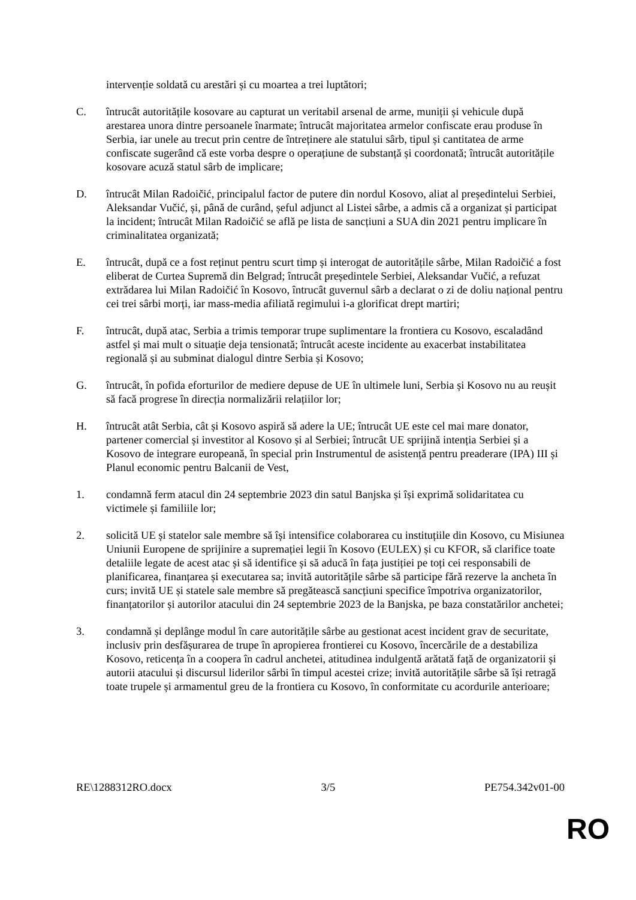intervenție soldată cu arestări și cu moartea a trei luptători;
C. întrucât autoritățile kosovare au capturat un veritabil arsenal de arme, muniții și vehicule după arestarea unora dintre persoanele înarmate; întrucât majoritatea armelor confiscate erau produse în Serbia, iar unele au trecut prin centre de întreținere ale statului sârb, tipul și cantitatea de arme confiscate sugerând că este vorba despre o operațiune de substanță și coordonată; întrucât autoritățile kosovare acuză statul sârb de implicare;
D. întrucât Milan Radoičić, principalul factor de putere din nordul Kosovo, aliat al președintelui Serbiei, Aleksandar Vučić, și, până de curând, șeful adjunct al Listei sârbe, a admis că a organizat și participat la incident; întrucât Milan Radoičić se află pe lista de sancțiuni a SUA din 2021 pentru implicare în criminalitatea organizată;
E. întrucât, după ce a fost reținut pentru scurt timp și interogat de autoritățile sârbe, Milan Radoičić a fost eliberat de Curtea Supremă din Belgrad; întrucât președintele Serbiei, Aleksandar Vučić, a refuzat extrădarea lui Milan Radoičić în Kosovo, întrucât guvernul sârb a declarat o zi de doliu național pentru cei trei sârbi morți, iar mass-media afiliată regimului i-a glorificat drept martiri;
F. întrucât, după atac, Serbia a trimis temporar trupe suplimentare la frontiera cu Kosovo, escaladând astfel și mai mult o situație deja tensionată; întrucât aceste incidente au exacerbat instabilitatea regională și au subminat dialogul dintre Serbia și Kosovo;
G. întrucât, în pofida eforturilor de mediere depuse de UE în ultimele luni, Serbia și Kosovo nu au reușit să facă progrese în direcția normalizării relațiilor lor;
H. întrucât atât Serbia, cât și Kosovo aspiră să adere la UE; întrucât UE este cel mai mare donator, partener comercial și investitor al Kosovo și al Serbiei; întrucât UE sprijină intenția Serbiei și a Kosovo de integrare europeană, în special prin Instrumentul de asistență pentru preaderare (IPA) III și Planul economic pentru Balcanii de Vest,
1. condamnă ferm atacul din 24 septembrie 2023 din satul Banjska și își exprimă solidaritatea cu victimele și familiile lor;
2. solicită UE și statelor sale membre să își intensifice colaborarea cu instituțiile din Kosovo, cu Misiunea Uniunii Europene de sprijinire a supremației legii în Kosovo (EULEX) și cu KFOR, să clarifice toate detaliile legate de acest atac și să identifice și să aducă în fața justiției pe toți cei responsabili de planificarea, finanțarea și executarea sa; invită autoritățile sârbe să participe fără rezerve la ancheta în curs; invită UE și statele sale membre să pregătească sancțiuni specifice împotriva organizatorilor, finanțatorilor și autorilor atacului din 24 septembrie 2023 de la Banjska, pe baza constatărilor anchetei;
3. condamnă și deplânge modul în care autoritățile sârbe au gestionat acest incident grav de securitate, inclusiv prin desfășurarea de trupe în apropierea frontierei cu Kosovo, încercările de a destabiliza Kosovo, reticența în a coopera în cadrul anchetei, atitudinea indulgentă arătată față de organizatorii și autorii atacului și discursul liderilor sârbi în timpul acestei crize; invită autoritățile sârbe să își retragă toate trupele și armamentul greu de la frontiera cu Kosovo, în conformitate cu acordurile anterioare;
RE\1288312RO.docx 3/5 PE754.342v01-00
RO